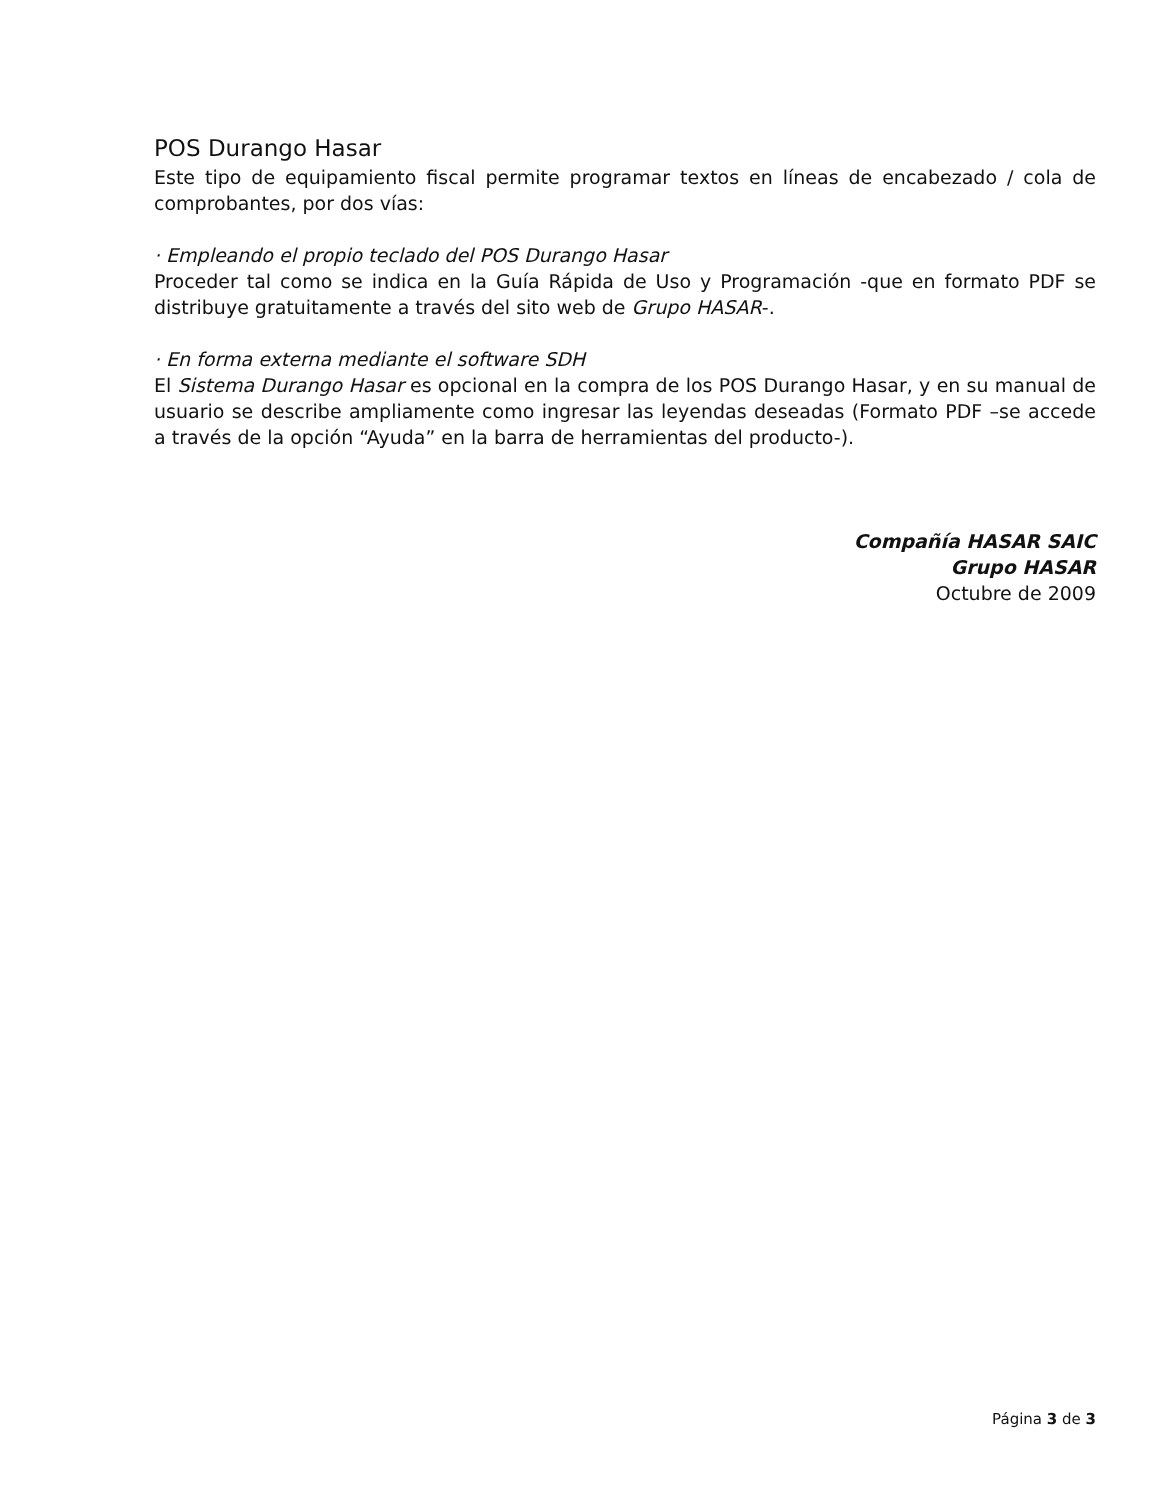POS Durango Hasar
Este tipo de equipamiento fiscal permite programar textos en líneas de encabezado / cola de comprobantes, por dos vías:
· Empleando el propio teclado del POS Durango Hasar
Proceder tal como se indica en la Guía Rápida de Uso y Programación -que en formato PDF se distribuye gratuitamente a través del sito web de Grupo HASAR-.
· En forma externa mediante el software SDH
El Sistema Durango Hasar es opcional en la compra de los POS Durango Hasar, y en su manual de usuario se describe ampliamente como ingresar las leyendas deseadas (Formato PDF –se accede a través de la opción “Ayuda” en la barra de herramientas del producto-).
Compañía HASAR SAIC
Grupo HASAR
Octubre de 2009
Página 3 de 3